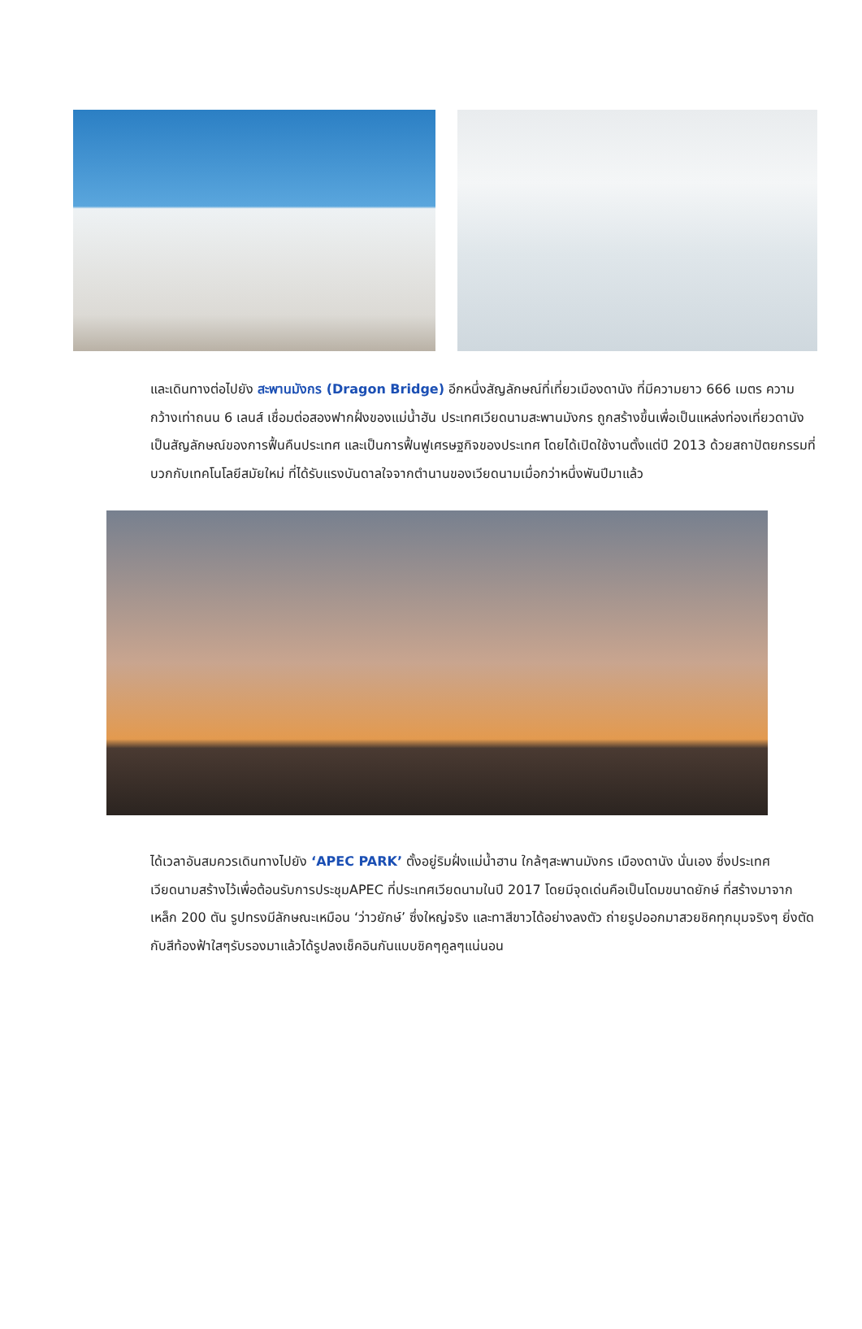และเดินทางต่อไปยัง สะพานมังกร (Dragon Bridge) อีกหนึ่งสัญลักษณ์ที่เที่ยวเมืองดานัง ที่มีความยาว 666 เมตร ความกว้างเท่าถนน 6 เลนส์ เชื่อมต่อสองฟากฝั่งของแม่น้ำฮัน ประเทศเวียดนามสะพานมังกร ถูกสร้างขึ้นเพื่อเป็นแหล่งท่องเที่ยวดานัง เป็นสัญลักษณ์ของการฟื้นคืนประเทศ และเป็นการฟื้นฟูเศรษฐกิจของประเทศ โดยได้เปิดใช้งานตั้งแต่ปี 2013 ด้วยสถาปัตยกรรมที่บวกกับเทคโนโลยีสมัยใหม่ ที่ได้รับแรงบันดาลใจจากตำนานของเวียดนามเมื่อกว่าหนึ่งพันปีมาแล้ว
ได้เวลาอันสมควรเดินทางไปยัง ‘APEC PARK’ ตั้งอยู่ริมฝั่งแม่น้ำฮาน ใกล้ๆสะพานมังกร เมืองดานัง นั่นเอง ซึ่งประเทศเวียดนามสร้างไว้เพื่อต้อนรับการประชุมAPEC ที่ประเทศเวียดนามในปี 2017 โดยมีจุดเด่นคือเป็นโดมขนาดยักษ์ ที่สร้างมาจากเหล็ก 200 ตัน รูปทรงมีลักษณะเหมือน ‘ว่าวยักษ์’ ซึ่งใหญ่จริง และทาสีขาวได้อย่างลงตัว ถ่ายรูปออกมาสวยชิคทุกมุมจริงๆ ยิ่งตัดกับสีท้องฟ้าใสๆรับรองมาแล้วได้รูปลงเช็คอินกันแบบชิคๆคูลๆแน่นอน